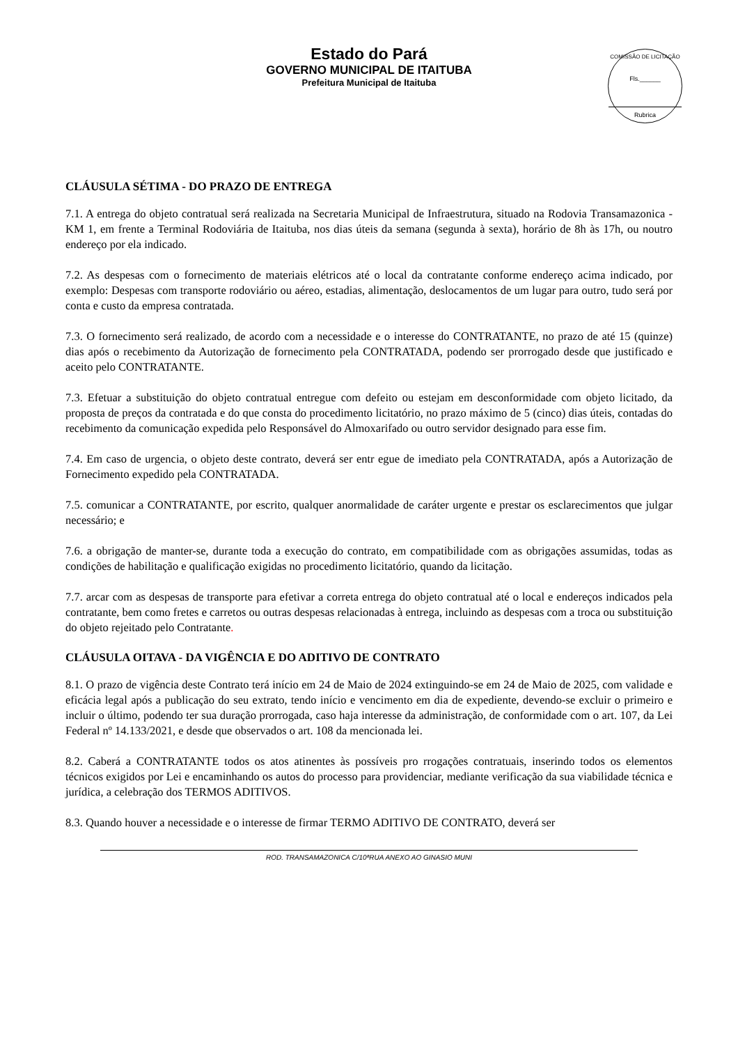Estado do Pará
GOVERNO MUNICIPAL DE ITAITUBA
Prefeitura Municipal de Itaituba
COMISSÃO DE LICITAÇÃO
Fls.______
Rubrica
CLÁUSULA SÉTIMA - DO PRAZO DE ENTREGA
7.1. A entrega do objeto contratual será realizada na Secretaria Municipal de Infraestrutura, situado na Rodovia Transamazonica - KM 1, em frente a Terminal Rodoviária de Itaituba, nos dias úteis da semana (segunda à sexta), horário de 8h às 17h, ou noutro endereço por ela indicado.
7.2. As despesas com o fornecimento de materiais elétricos até o local da contratante conforme endereço acima indicado, por exemplo: Despesas com transporte rodoviário ou aéreo, estadias, alimentação, deslocamentos de um lugar para outro, tudo será por conta e custo da empresa contratada.
7.3. O fornecimento será realizado, de acordo com a necessidade e o interesse do CONTRATANTE, no prazo de até 15 (quinze) dias após o recebimento da Autorização de fornecimento pela CONTRATADA, podendo ser prorrogado desde que justificado e aceito pelo CONTRATANTE.
7.3. Efetuar a substituição do objeto contratual entregue com defeito ou estejam em desconformidade com objeto licitado, da proposta de preços da contratada e do que consta do procedimento licitatório, no prazo máximo de 5 (cinco) dias úteis, contadas do recebimento da comunicação expedida pelo Responsável do Almoxarifado ou outro servidor designado para esse fim.
7.4. Em caso de urgencia, o objeto deste contrato, deverá ser entr egue de imediato pela CONTRATADA, após a Autorização de Fornecimento expedido pela CONTRATADA.
7.5. comunicar a CONTRATANTE, por escrito, qualquer anormalidade de caráter urgente e prestar os esclarecimentos que julgar necessário; e
7.6. a obrigação de manter-se, durante toda a execução do contrato, em compatibilidade com as obrigações assumidas, todas as condições de habilitação e qualificação exigidas no procedimento licitatório, quando da licitação.
7.7. arcar com as despesas de transporte para efetivar a correta entrega do objeto contratual até o local e endereços indicados pela contratante, bem como fretes e carretos ou outras despesas relacionadas à entrega, incluindo as despesas com a troca ou substituição do objeto rejeitado pelo Contratante.
CLÁUSULA OITAVA - DA VIGÊNCIA E DO ADITIVO DE CONTRATO
8.1. O prazo de vigência deste Contrato terá início em 24 de Maio de 2024 extinguindo-se em 24 de Maio de 2025, com validade e eficácia legal após a publicação do seu extrato, tendo início e vencimento em dia de expediente, devendo-se excluir o primeiro e incluir o último, podendo ter sua duração prorrogada, caso haja interesse da administração, de conformidade com o art. 107, da Lei Federal nº 14.133/2021, e desde que observados o art. 108 da mencionada lei.
8.2. Caberá a CONTRATANTE todos os atos atinentes às possíveis pro rrogações contratuais, inserindo todos os elementos técnicos exigidos por Lei e encaminhando os autos do processo para providenciar, mediante verificação da sua viabilidade técnica e jurídica, a celebração dos TERMOS ADITIVOS.
8.3. Quando houver a necessidade e o interesse de firmar TERMO ADITIVO DE CONTRATO, deverá ser
ROD. TRANSAMAZONICA C/10ªRUA ANEXO AO GINASIO MUNI